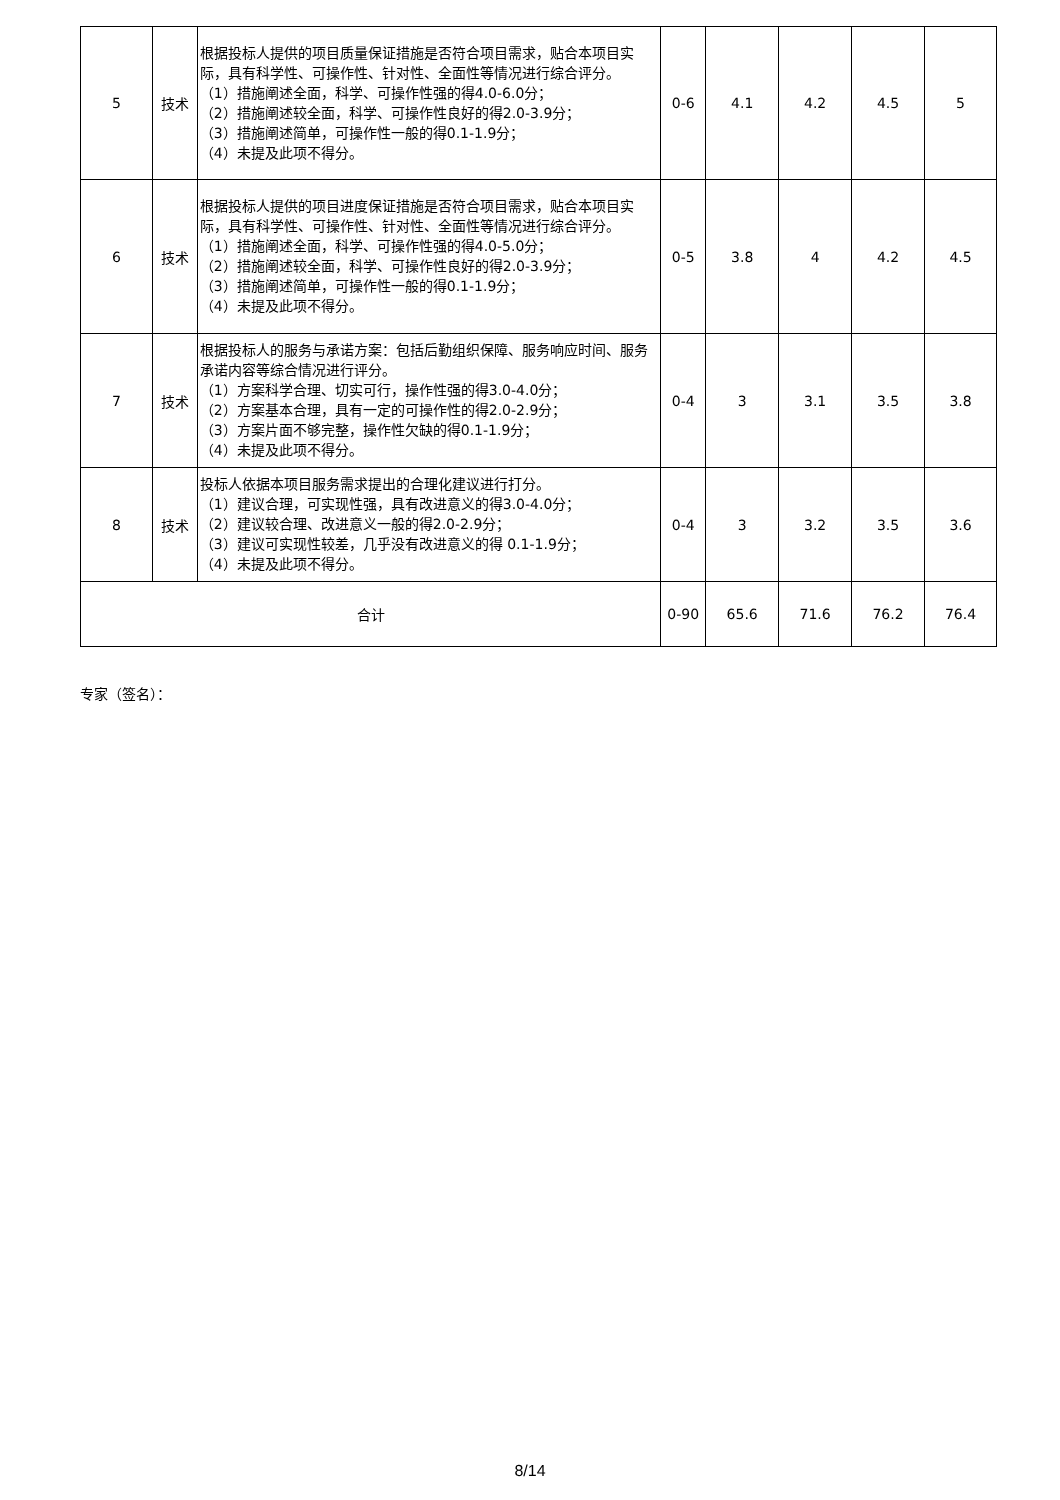| 5 | 技术 | 根据投标人提供的项目质量保证措施是否符合项目需求，贴合本项目实际，具有科学性、可操作性、针对性、全面性等情况进行综合评分。 （1）措施阐述全面，科学、可操作性强的得4.0-6.0分； （2）措施阐述较全面，科学、可操作性良好的得2.0-3.9分； （3）措施阐述简单，可操作性一般的得0.1-1.9分； （4）未提及此项不得分。 | 0-6 | 4.1 | 4.2 | 4.5 | 5 |
| 6 | 技术 | 根据投标人提供的项目进度保证措施是否符合项目需求，贴合本项目实际，具有科学性、可操作性、针对性、全面性等情况进行综合评分。 （1）措施阐述全面，科学、可操作性强的得4.0-5.0分； （2）措施阐述较全面，科学、可操作性良好的得2.0-3.9分； （3）措施阐述简单，可操作性一般的得0.1-1.9分； （4）未提及此项不得分。 | 0-5 | 3.8 | 4 | 4.2 | 4.5 |
| 7 | 技术 | 根据投标人的服务与承诺方案：包括后勤组织保障、服务响应时间、服务承诺内容等综合情况进行评分。 （1）方案科学合理、切实可行，操作性强的得3.0-4.0分； （2）方案基本合理，具有一定的可操作性的得2.0-2.9分； （3）方案片面不够完整，操作性欠缺的得0.1-1.9分； （4）未提及此项不得分。 | 0-4 | 3 | 3.1 | 3.5 | 3.8 |
| 8 | 技术 | 投标人依据本项目服务需求提出的合理化建议进行打分。 （1）建议合理，可实现性强，具有改进意义的得3.0-4.0分； （2）建议较合理、改进意义一般的得2.0-2.9分； （3）建议可实现性较差，几乎没有改进意义的得 0.1-1.9分； （4）未提及此项不得分。 | 0-4 | 3 | 3.2 | 3.5 | 3.6 |
| 合计 | | | 0-90 | 65.6 | 71.6 | 76.2 | 76.4 |
专家（签名）：
8/14